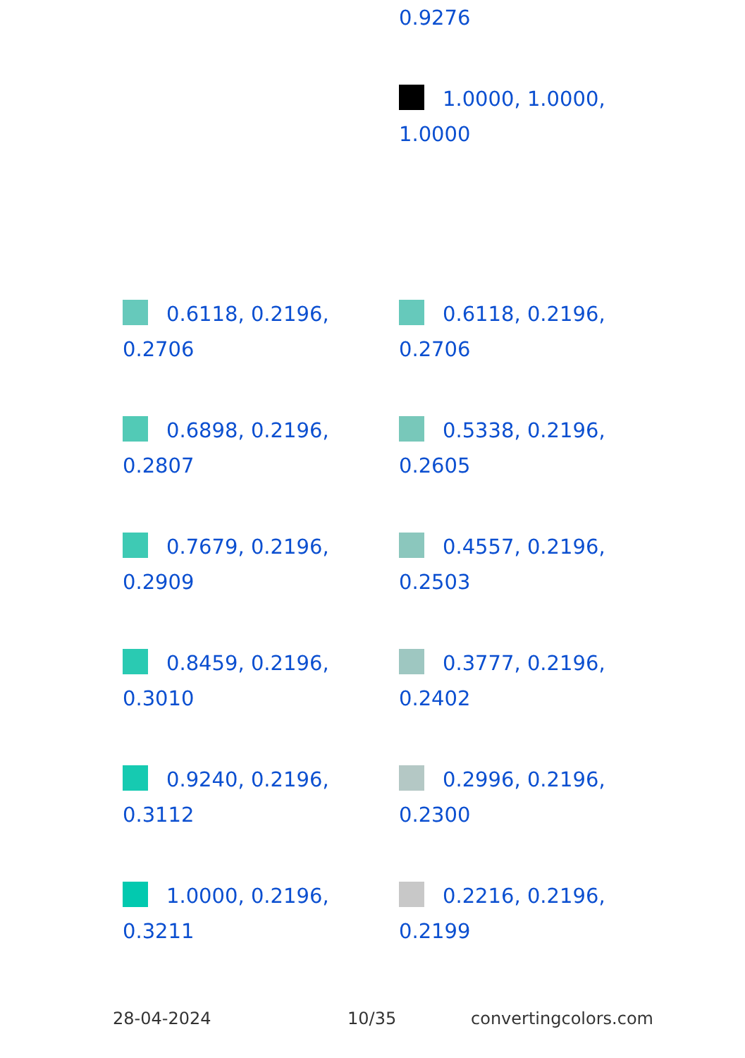0.9276
1.0000, 1.0000, 1.0000
0.6118, 0.2196, 0.2706
0.6118, 0.2196, 0.2706
0.6898, 0.2196, 0.2807
0.5338, 0.2196, 0.2605
0.7679, 0.2196, 0.2909
0.4557, 0.2196, 0.2503
0.8459, 0.2196, 0.3010
0.3777, 0.2196, 0.2402
0.9240, 0.2196, 0.3112
0.2996, 0.2196, 0.2300
1.0000, 0.2196, 0.3211
0.2216, 0.2196, 0.2199
28-04-2024 10/35 convertingcolors.com